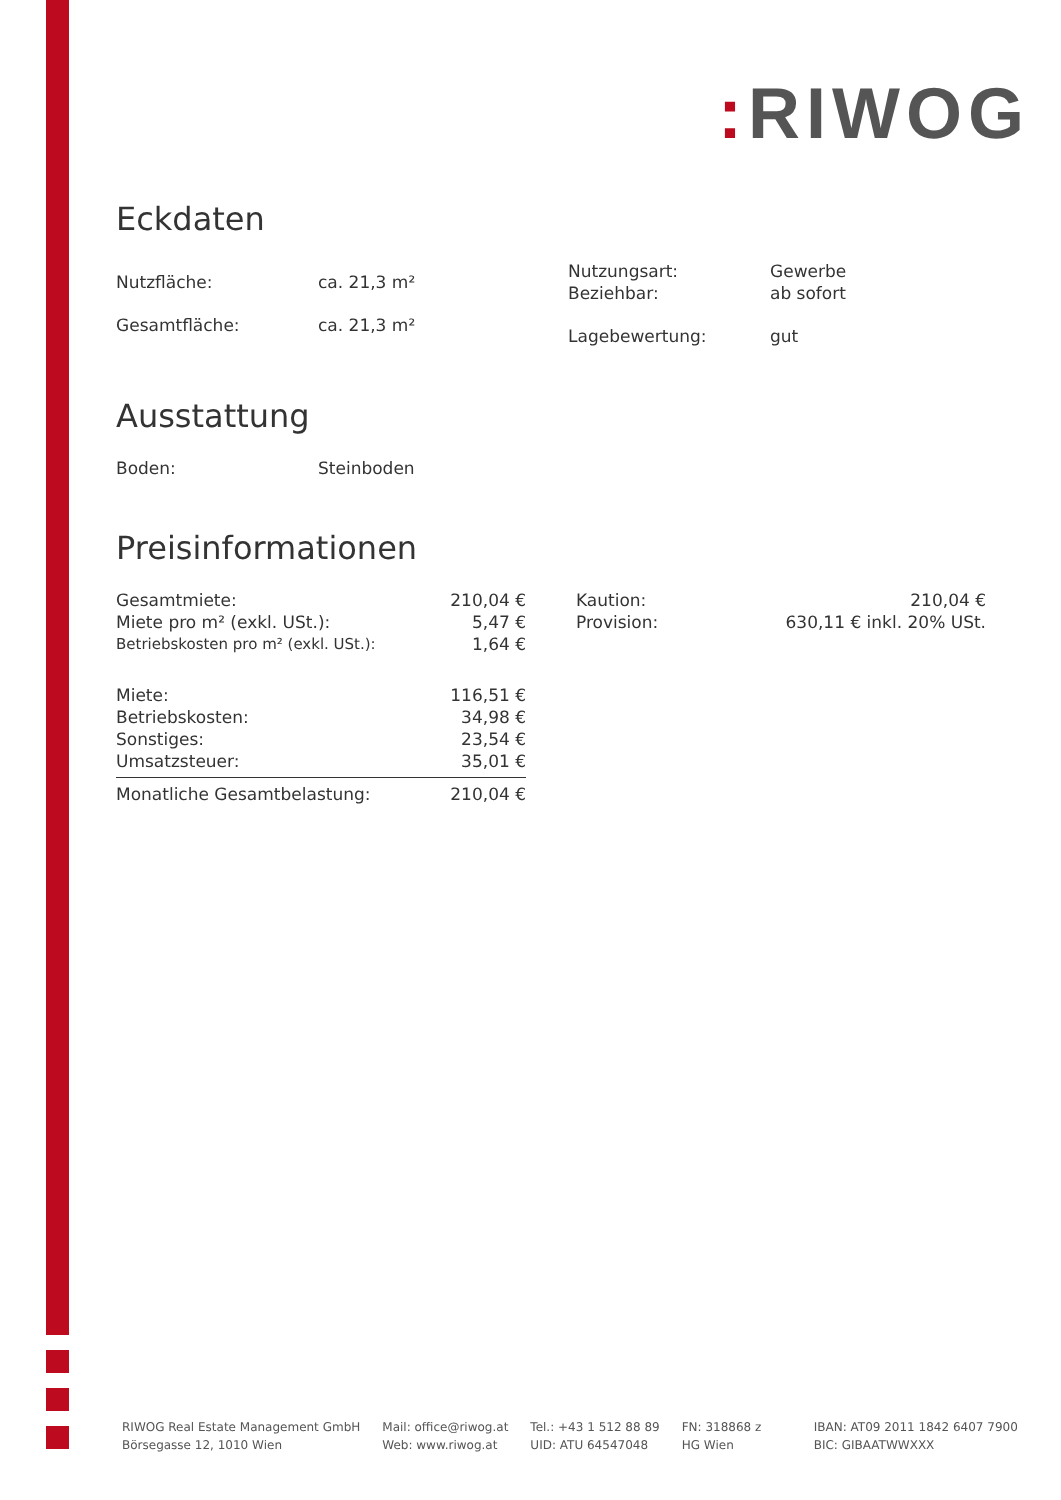: RIWOG
Eckdaten
| Nutzfläche: | ca. 21,3 m² |
| Gesamtfläche: | ca. 21,3 m² |
| Nutzungsart: | Gewerbe |
| Beziehbar: | ab sofort |
| Lagebewertung: | gut |
Ausstattung
| Boden: | Steinboden |
Preisinformationen
| Gesamtmiete: | 210,04 € |
| Miete pro m² (exkl. USt.): | 5,47 € |
| Betriebskosten pro m² (exkl. USt.): | 1,64 € |
| Miete: | 116,51 € |
| Betriebskosten: | 34,98 € |
| Sonstiges: | 23,54 € |
| Umsatzsteuer: | 35,01 € |
| Monatliche Gesamtbelastung: | 210,04 € |
| Kaution: | 210,04 € |
| Provision: | 630,11 € inkl. 20% USt. |
RIWOG Real Estate Management GmbH
Börsegasse 12, 1010 Wien
Mail: office@riwog.at
Web: www.riwog.at
Tel.: +43 1 512 88 89
UID: ATU 64547048
FN: 318868 z
HG Wien
IBAN: AT09 2011 1842 6407 7900
BIC: GIBAATWWXXX